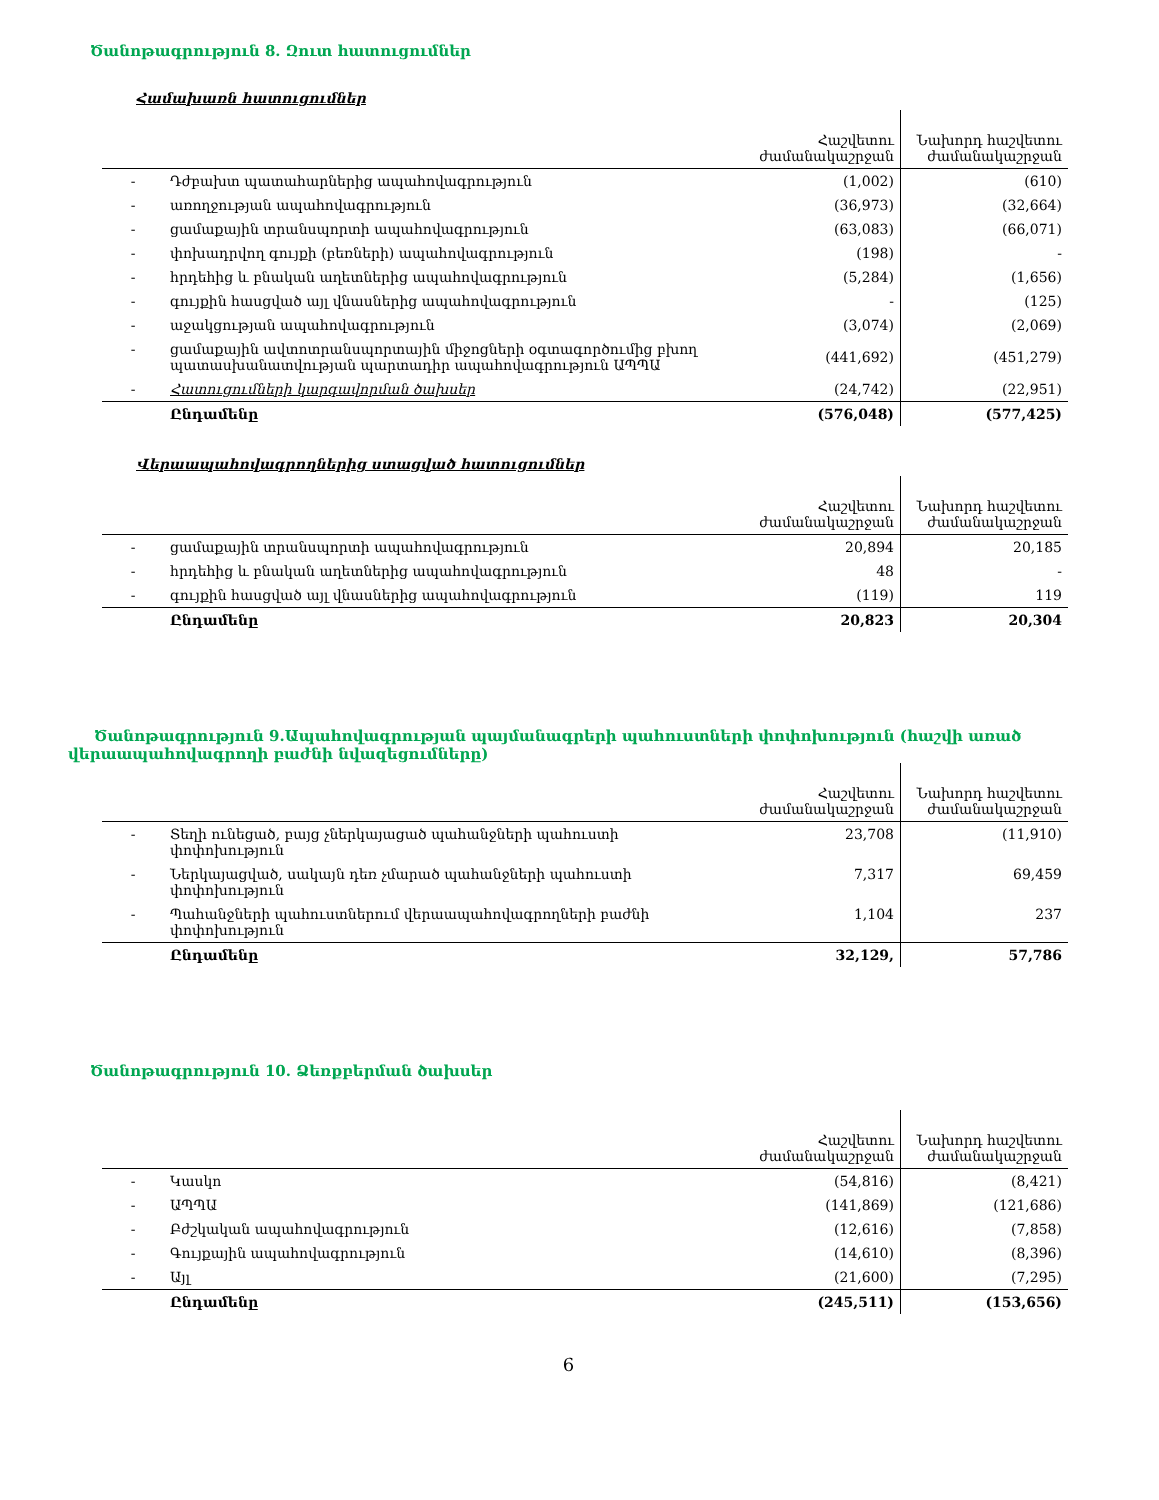Ծանոթագրություն 8. Զուտ հատուցումներ
Համախառն հատուցումներ
| | | Հաշվետու ժամանակաշրջան | Նախորդ հաշվետու ժամանակաշրջան |
| --- | --- | --- | --- |
| - | Դժբախտ պատահարներից ապահովագրություն | (1,002) | (610) |
| - | առողջության ապահովագրություն | (36,973) | (32,664) |
| - | ցամաքային տրանսպորտի ապահովագրություն | (63,083) | (66,071) |
| - | փոխադրվող գույքի (բեռների) ապահովագրություն | (198) | - |
| - | հրդեհից և բնական աղետներից ապահովագրություն | (5,284) | (1,656) |
| - | գույքին հասցված այլ վնասներից ապահովագրություն | - | (125) |
| - | աջակցության ապահովագրություն | (3,074) | (2,069) |
| - | ցամաքային ավտոտրանսպորտային միջոցների օգտագործումից բխող պատասխանատվության պարտադիր ապահովագրություն ԱՊՊԱ | (441,692) | (451,279) |
| - | Հատուցումների կարգավորման ծախսեր | (24,742) | (22,951) |
| | Ընդամենը | (576,048) | (577,425) |
Վերաապահովագրողներից ստացված հատուցումներ
| | | Հաշվետու ժամանակաշրջան | Նախորդ հաշվետու ժամանակաշրջան |
| --- | --- | --- | --- |
| - | ցամաքային տրանսպորտի ապահովագրություն | 20,894 | 20,185 |
| - | հրդեհից և բնական աղետներից ապահովագրություն | 48 | - |
| - | գույքին հասցված այլ վնասներից ապահովագրություն | (119) | 119 |
| | Ընդամենը | 20,823 | 20,304 |
Ծանոթագրություն 9.Ապահովագրության պայմանագրերի պահուստների փոփոխություն (հաշվի առած վերաապահովագրողի բաժնի նվազեցումները)
| | | Հաշվետու ժամանակաշրջան | Նախորդ հաշվետու ժամանակաշրջան |
| --- | --- | --- | --- |
| - | Տեղի ունեցած, բայց չներկայացած պահանջների պահուստի փոփոխություն | 23,708 | (11,910) |
| - | Ներկայացված, սակայն դեռ չմարած պահանջների պահուստի փոփոխություն | 7,317 | 69,459 |
| - | Պահանջների պահուստներում վերաապահովագրողների բաժնի փոփոխություն | 1,104 | 237 |
| | Ընդամենը | 32,129, | 57,786 |
Ծանոթագրություն 10. Ձեռքբերման ծախսեր
| | | Հաշվետու ժամանակաշրջան | Նախորդ հաշվետու ժամանակաշրջան |
| --- | --- | --- | --- |
| - | Կասկո | (54,816) | (8,421) |
| - | ԱՊՊԱ | (141,869) | (121,686) |
| - | Բժշկական ապահովագրություն | (12,616) | (7,858) |
| - | Գույքային ապահովագրություն | (14,610) | (8,396) |
| - | Այլ | (21,600) | (7,295) |
| | Ընդամենը | (245,511) | (153,656) |
6